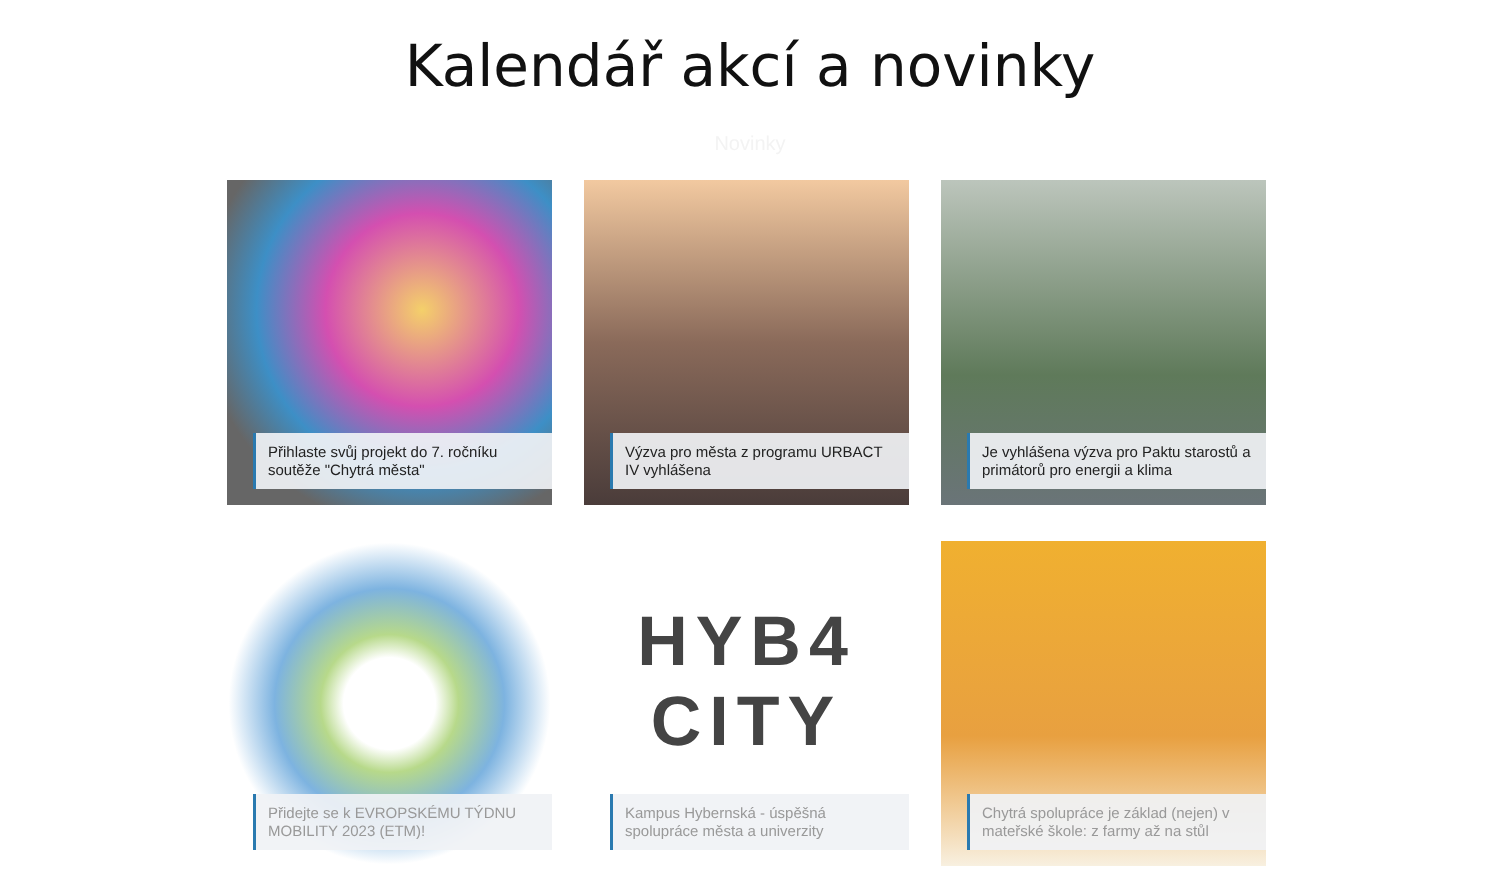Kalendář akcí a novinky
Novinky
Přihlaste svůj projekt do 7. ročníku soutěže "Chytrá města"
Výzva pro města z programu URBACT IV vyhlášena
Je vyhlášena výzva pro Paktu starostů a primátorů pro energii a klima
Přidejte se k EVROPSKÉMU TÝDNU MOBILITY 2023 (ETM)!
HYB4
CITY
Kampus Hybernská - úspěšná spolupráce města a univerzity
Chytrá spolupráce je základ (nejen) v mateřské škole: z farmy až na stůl